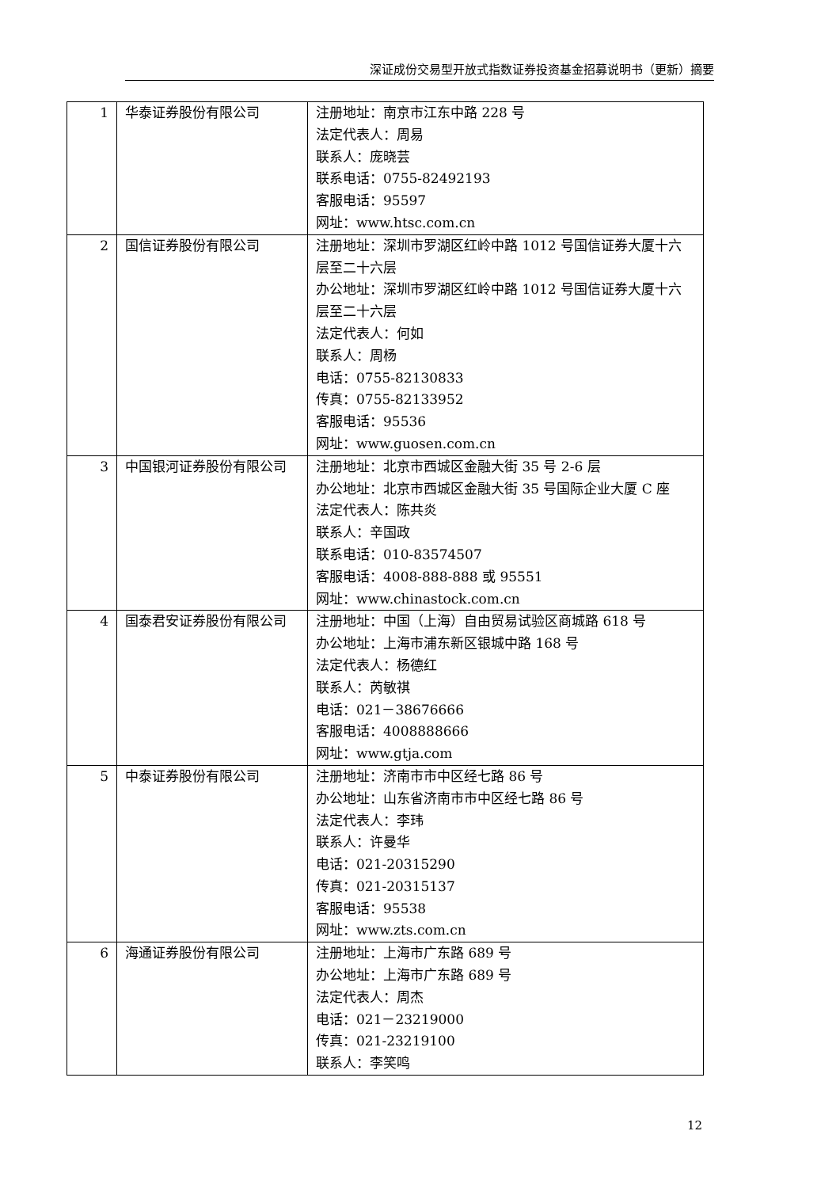深证成份交易型开放式指数证券投资基金招募说明书（更新）摘要
| 1 | 华泰证券股份有限公司 | 注册地址：南京市江东中路 228 号 法定代表人：周易 联系人：庞晓芸 联系电话：0755-82492193 客服电话：95597 网址：www.htsc.com.cn |
| 2 | 国信证券股份有限公司 | 注册地址：深圳市罗湖区红岭中路 1012 号国信证券大厦十六层至二十六层 办公地址：深圳市罗湖区红岭中路 1012 号国信证券大厦十六层至二十六层 法定代表人：何如 联系人：周杨 电话：0755-82130833 传真：0755-82133952 客服电话：95536 网址：www.guosen.com.cn |
| 3 | 中国银河证券股份有限公司 | 注册地址：北京市西城区金融大街 35 号 2-6 层 办公地址：北京市西城区金融大街 35 号国际企业大厦 C 座 法定代表人：陈共炎 联系人：辛国政 联系电话：010-83574507 客服电话：4008-888-888 或 95551 网址：www.chinastock.com.cn |
| 4 | 国泰君安证券股份有限公司 | 注册地址：中国（上海）自由贸易试验区商城路 618 号 办公地址：上海市浦东新区银城中路 168 号 法定代表人：杨德红 联系人：芮敏祺 电话：021－38676666 客服电话：4008888666 网址：www.gtja.com |
| 5 | 中泰证券股份有限公司 | 注册地址：济南市市中区经七路 86 号 办公地址：山东省济南市市中区经七路 86 号 法定代表人：李玮 联系人：许曼华 电话：021-20315290 传真：021-20315137 客服电话：95538 网址：www.zts.com.cn |
| 6 | 海通证券股份有限公司 | 注册地址：上海市广东路 689 号 办公地址：上海市广东路 689 号 法定代表人：周杰 电话：021－23219000 传真：021-23219100 联系人：李笑鸣 |
12